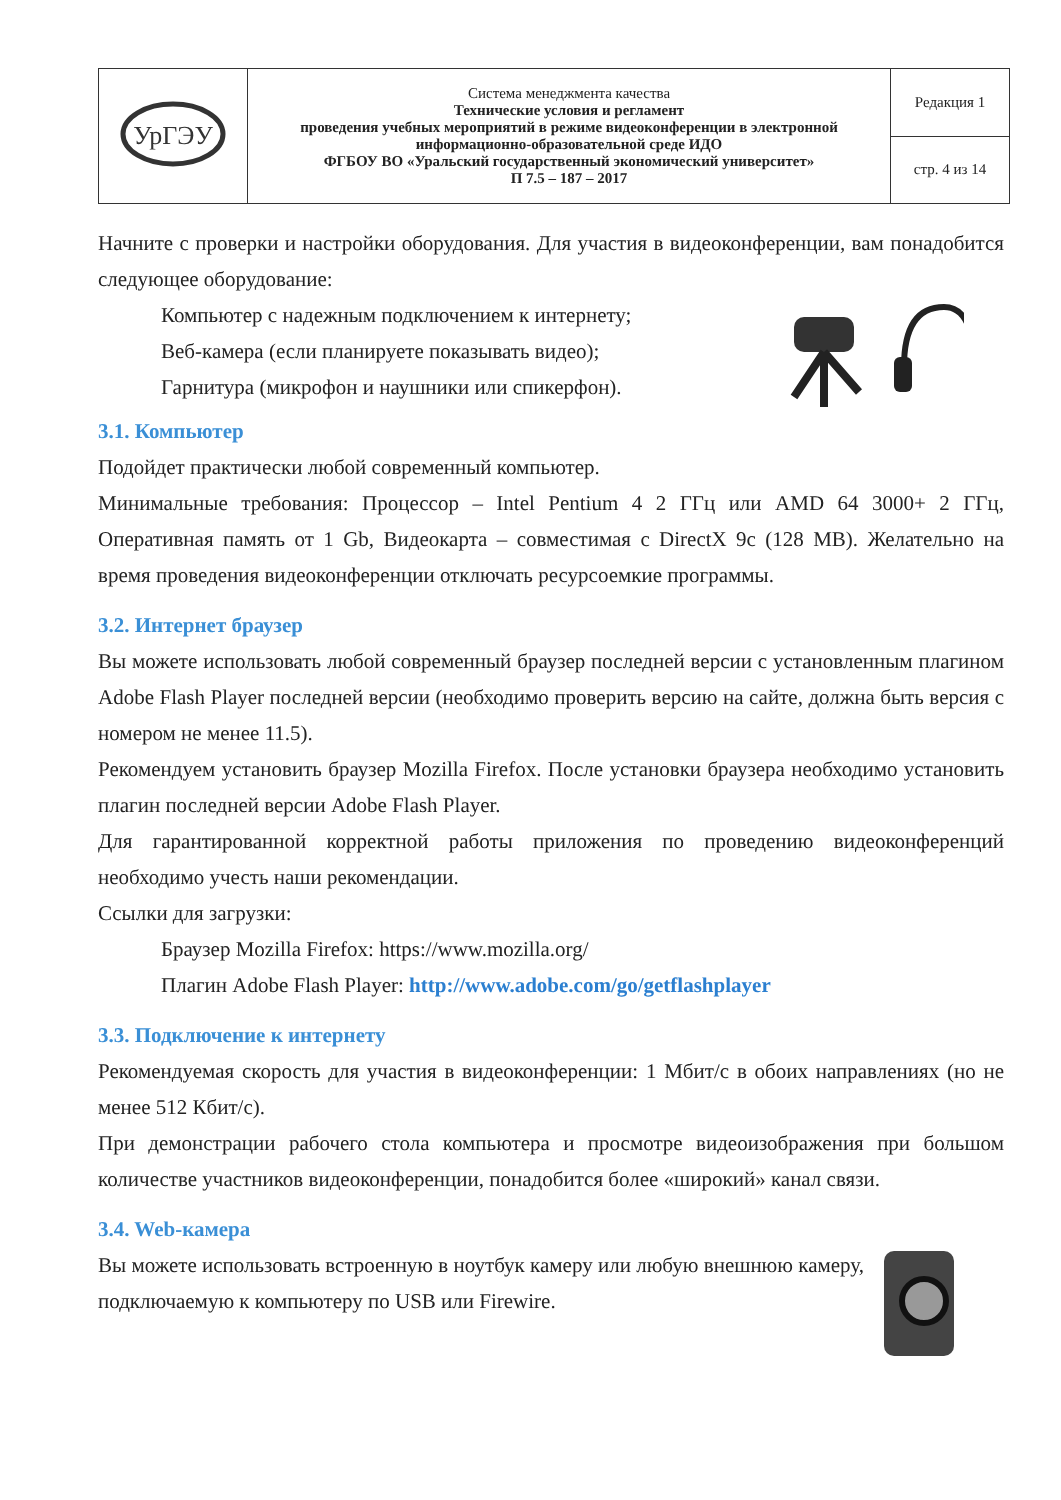| УрГЭУ | Система менеджмента качества Технические условия и регламент проведения учебных мероприятий в режиме видеоконференции в электронной информационно-образовательной среде ИДО ФГБОУ ВО «Уральский государственный экономический университет» П 7.5 – 187 – 2017 | Редакция 1 |
| | | стр. 4 из 14 |
Начните с проверки и настройки оборудования. Для участия в видеоконференции, вам понадобится следующее оборудование:
Компьютер с надежным подключением к интернету;
Веб-камера (если планируете показывать видео);
Гарнитура (микрофон и наушники или спикерфон).
3.1. Компьютер
Подойдет практически любой современный компьютер.
Минимальные требования: Процессор – Intel Pentium 4 2 ГГц или AMD 64 3000+ 2 ГГц, Оперативная память от 1 Gb, Видеокарта – совместимая с DirectX 9c (128 MB). Желательно на время проведения видеоконференции отключать ресурсоемкие программы.
3.2. Интернет браузер
Вы можете использовать любой современный браузер последней версии с установленным плагином Adobe Flash Player последней версии (необходимо проверить версию на сайте, должна быть версия с номером не менее 11.5).
Рекомендуем установить браузер Mozilla Firefox. После установки браузера необходимо установить плагин последней версии Adobe Flash Player.
Для гарантированной корректной работы приложения по проведению видеоконференций необходимо учесть наши рекомендации.
Ссылки для загрузки:
Браузер Mozilla Firefox: https://www.mozilla.org/
Плагин Adobe Flash Player: http://www.adobe.com/go/getflashplayer
3.3. Подключение к интернету
Рекомендуемая скорость для участия в видеоконференции: 1 Мбит/с в обоих направлениях (но не менее 512 Кбит/с).
При демонстрации рабочего стола компьютера и просмотре видеоизображения при большом количестве участников видеоконференции, понадобится более «широкий» канал связи.
3.4. Web-камера
Вы можете использовать встроенную в ноутбук камеру или любую внешнюю камеру, подключаемую к компьютеру по USB или Firewire.